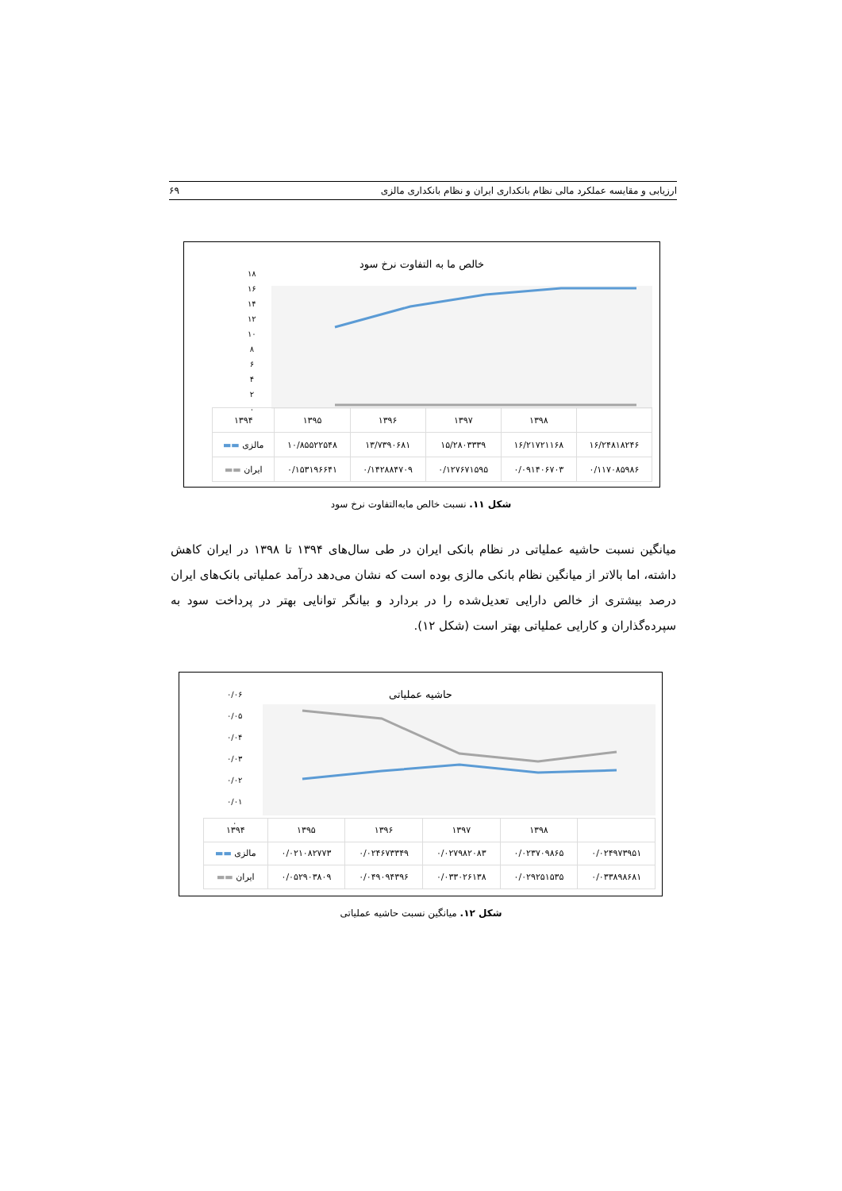ارزیابی و مقایسه عملکرد مالی نظام بانکداری ایران و نظام بانکداری مالزی ۶۹
خالص ما به التفاوت نرخ سود
۱۸
۱۶
۱۴
۱۲
۱۰
۸
۶
۴
۲
۰
| | ۱۳۹۸ | ۱۳۹۷ | ۱۳۹۶ | ۱۳۹۵ | ۱۳۹۴ |
| --- | --- | --- | --- | --- | --- |
| ۱۶/۲۴۸۱۸۲۴۶ | ۱۶/۲۱۷۲۱۱۶۸ | ۱۵/۲۸۰۳۳۳۹ | ۱۳/۷۳۹۰۶۸۱ | ۱۰/۸۵۵۲۲۵۴۸ | مالزی ▬▬ |
| ۰/۱۱۷۰۸۵۹۸۶ | ۰/۰۹۱۴۰۶۷۰۳ | ۰/۱۲۷۶۷۱۵۹۵ | ۰/۱۴۲۸۸۴۷۰۹ | ۰/۱۵۳۱۹۶۶۴۱ | ایران ▬▬ |
شکل ۱۱. نسبت خالص مابه‌التفاوت نرخ سود
میانگین نسبت حاشیه عملیاتی در نظام بانکی ایران در طی سال‌های ۱۳۹۴ تا ۱۳۹۸ در ایران کاهش داشته، اما بالاتر از میانگین نظام بانکی مالزی بوده است که نشان می‌دهد درآمد عملیاتی بانک‌های ایران درصد بیشتری از خالص دارایی تعدیل‌شده را در بردارد و بیانگر توانایی بهتر در پرداخت سود به سپرده‌گذاران و کارایی عملیاتی بهتر است (شکل ۱۲).
حاشیه عملیاتی
۰/۰۶
۰/۰۵
۰/۰۴
۰/۰۳
۰/۰۲
۰/۰۱
۰
| | ۱۳۹۸ | ۱۳۹۷ | ۱۳۹۶ | ۱۳۹۵ | ۱۳۹۴ |
| --- | --- | --- | --- | --- | --- |
| ۰/۰۲۴۹۷۳۹۵۱ | ۰/۰۲۳۷۰۹۸۶۵ | ۰/۰۲۷۹۸۲۰۸۳ | ۰/۰۲۴۶۷۳۳۴۹ | ۰/۰۲۱۰۸۲۷۷۳ | مالزی ▬▬ |
| ۰/۰۳۳۸۹۸۶۸۱ | ۰/۰۲۹۲۵۱۵۳۵ | ۰/۰۳۳۰۲۶۱۳۸ | ۰/۰۴۹۰۹۴۳۹۶ | ۰/۰۵۲۹۰۳۸۰۹ | ایران ▬▬ |
شکل ۱۲. میانگین نسبت حاشیه عملیاتی